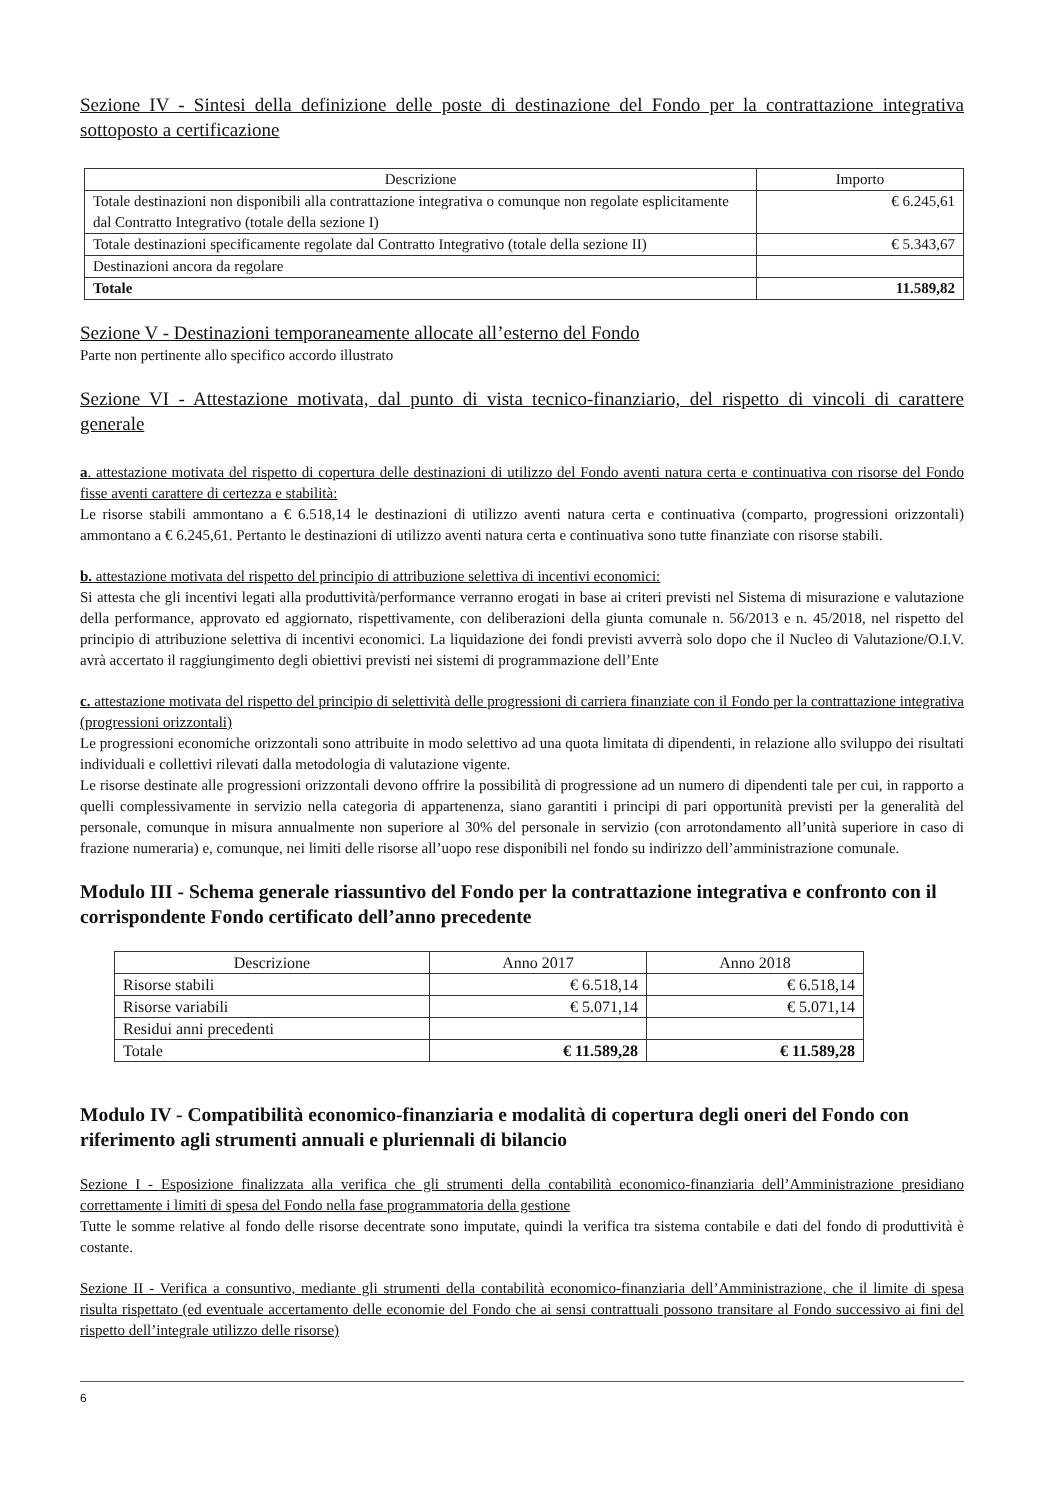Sezione IV - Sintesi della definizione delle poste di destinazione del Fondo per la contrattazione integrativa sottoposto a certificazione
| Descrizione | Importo |
| --- | --- |
| Totale destinazioni non disponibili alla contrattazione integrativa o comunque non regolate esplicitamente dal Contratto Integrativo (totale della sezione I) | € 6.245,61 |
| Totale destinazioni specificamente regolate dal Contratto Integrativo (totale della sezione II) | € 5.343,67 |
| Destinazioni ancora da regolare | |
| Totale | 11.589,82 |
Sezione V - Destinazioni temporaneamente allocate all’esterno del Fondo
Parte non pertinente allo specifico accordo illustrato
Sezione VI - Attestazione motivata, dal punto di vista tecnico-finanziario, del rispetto di vincoli di carattere generale
a. attestazione motivata del rispetto di copertura delle destinazioni di utilizzo del Fondo aventi natura certa e continuativa con risorse del Fondo fisse aventi carattere di certezza e stabilità:
Le risorse stabili ammontano a € 6.518,14 le destinazioni di utilizzo aventi natura certa e continuativa (comparto, progressioni orizzontali) ammontano a € 6.245,61. Pertanto le destinazioni di utilizzo aventi natura certa e continuativa sono tutte finanziate con risorse stabili.
b. attestazione motivata del rispetto del principio di attribuzione selettiva di incentivi economici:
Si attesta che gli incentivi legati alla produttività/performance verranno erogati in base ai criteri previsti nel Sistema di misurazione e valutazione della performance, approvato ed aggiornato, rispettivamente, con deliberazioni della giunta comunale n. 56/2013 e n. 45/2018, nel rispetto del principio di attribuzione selettiva di incentivi economici. La liquidazione dei fondi previsti avverrà solo dopo che il Nucleo di Valutazione/O.I.V. avrà accertato il raggiungimento degli obiettivi previsti nei sistemi di programmazione dell’Ente
c. attestazione motivata del rispetto del principio di selettività delle progressioni di carriera finanziate con il Fondo per la contrattazione integrativa (progressioni orizzontali)
Le progressioni economiche orizzontali sono attribuite in modo selettivo ad una quota limitata di dipendenti, in relazione allo sviluppo dei risultati individuali e collettivi rilevati dalla metodologia di valutazione vigente.
Le risorse destinate alle progressioni orizzontali devono offrire la possibilità di progressione ad un numero di dipendenti tale per cui, in rapporto a quelli complessivamente in servizio nella categoria di appartenenza, siano garantiti i principi di pari opportunità previsti per la generalità del personale, comunque in misura annualmente non superiore al 30% del personale in servizio (con arrotondamento all’unità superiore in caso di frazione numeraria) e, comunque, nei limiti delle risorse all’uopo rese disponibili nel fondo su indirizzo dell’amministrazione comunale.
Modulo III - Schema generale riassuntivo del Fondo per la contrattazione integrativa e confronto con il corrispondente Fondo certificato dell’anno precedente
| Descrizione | Anno 2017 | Anno 2018 |
| --- | --- | --- |
| Risorse stabili | € 6.518,14 | € 6.518,14 |
| Risorse variabili | € 5.071,14 | € 5.071,14 |
| Residui anni precedenti | | |
| Totale | € 11.589,28 | € 11.589,28 |
Modulo IV - Compatibilità economico-finanziaria e modalità di copertura degli oneri del Fondo con riferimento agli strumenti annuali e pluriennali di bilancio
Sezione I - Esposizione finalizzata alla verifica che gli strumenti della contabilità economico-finanziaria dell’Amministrazione presidiano correttamente i limiti di spesa del Fondo nella fase programmatoria della gestione
Tutte le somme relative al fondo delle risorse decentrate sono imputate, quindi la verifica tra sistema contabile e dati del fondo di produttività è costante.
Sezione II - Verifica a consuntivo, mediante gli strumenti della contabilità economico-finanziaria dell’Amministrazione, che il limite di spesa risulta rispettato (ed eventuale accertamento delle economie del Fondo che ai sensi contrattuali possono transitare al Fondo successivo ai fini del rispetto dell’integrale utilizzo delle risorse)
6